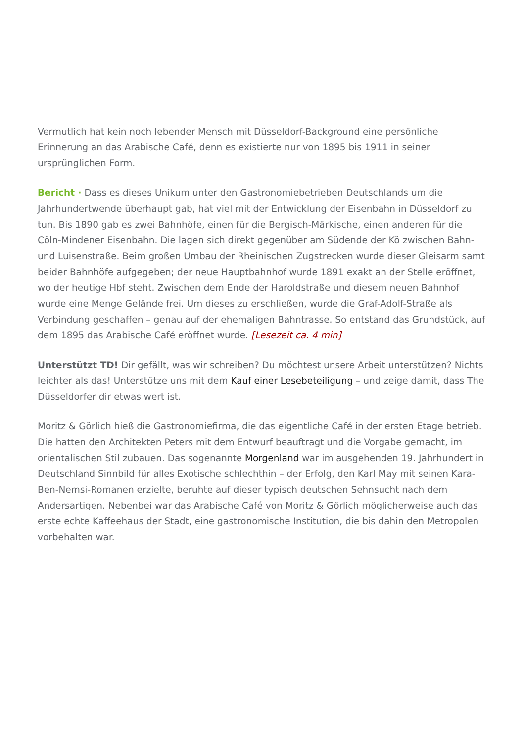Vermutlich hat kein noch lebender Mensch mit Düsseldorf-Background eine persönliche Erinnerung an das Arabische Café, denn es existierte nur von 1895 bis 1911 in seiner ursprünglichen Form.
Bericht · Dass es dieses Unikum unter den Gastronomiebetrieben Deutschlands um die Jahrhundertwende überhaupt gab, hat viel mit der Entwicklung der Eisenbahn in Düsseldorf zu tun. Bis 1890 gab es zwei Bahnhöfe, einen für die Bergisch-Märkische, einen anderen für die Cöln-Mindener Eisenbahn. Die lagen sich direkt gegenüber am Südende der Kö zwischen Bahn- und Luisenstraße. Beim großen Umbau der Rheinischen Zugstrecken wurde dieser Gleisarm samt beider Bahnhöfe aufgegeben; der neue Hauptbahnhof wurde 1891 exakt an der Stelle eröffnet, wo der heutige Hbf steht. Zwischen dem Ende der Haroldstraße und diesem neuen Bahnhof wurde eine Menge Gelände frei. Um dieses zu erschließen, wurde die Graf-Adolf-Straße als Verbindung geschaffen – genau auf der ehemaligen Bahntrasse. So entstand das Grundstück, auf dem 1895 das Arabische Café eröffnet wurde. [Lesezeit ca. 4 min]
Unterstützt TD! Dir gefällt, was wir schreiben? Du möchtest unsere Arbeit unterstützen? Nichts leichter als das! Unterstütze uns mit dem Kauf einer Lesebeteiligung – und zeige damit, dass The Düsseldorfer dir etwas wert ist.
Moritz & Görlich hieß die Gastronomiefirma, die das eigentliche Café in der ersten Etage betrieb. Die hatten den Architekten Peters mit dem Entwurf beauftragt und die Vorgabe gemacht, im orientalischen Stil zubauen. Das sogenannte Morgenland war im ausgehenden 19. Jahrhundert in Deutschland Sinnbild für alles Exotische schlechthin – der Erfolg, den Karl May mit seinen Kara-Ben-Nemsi-Romanen erzielte, beruhte auf dieser typisch deutschen Sehnsucht nach dem Andersartigen. Nebenbei war das Arabische Café von Moritz & Görlich möglicherweise auch das erste echte Kaffeehaus der Stadt, eine gastronomische Institution, die bis dahin den Metropolen vorbehalten war.